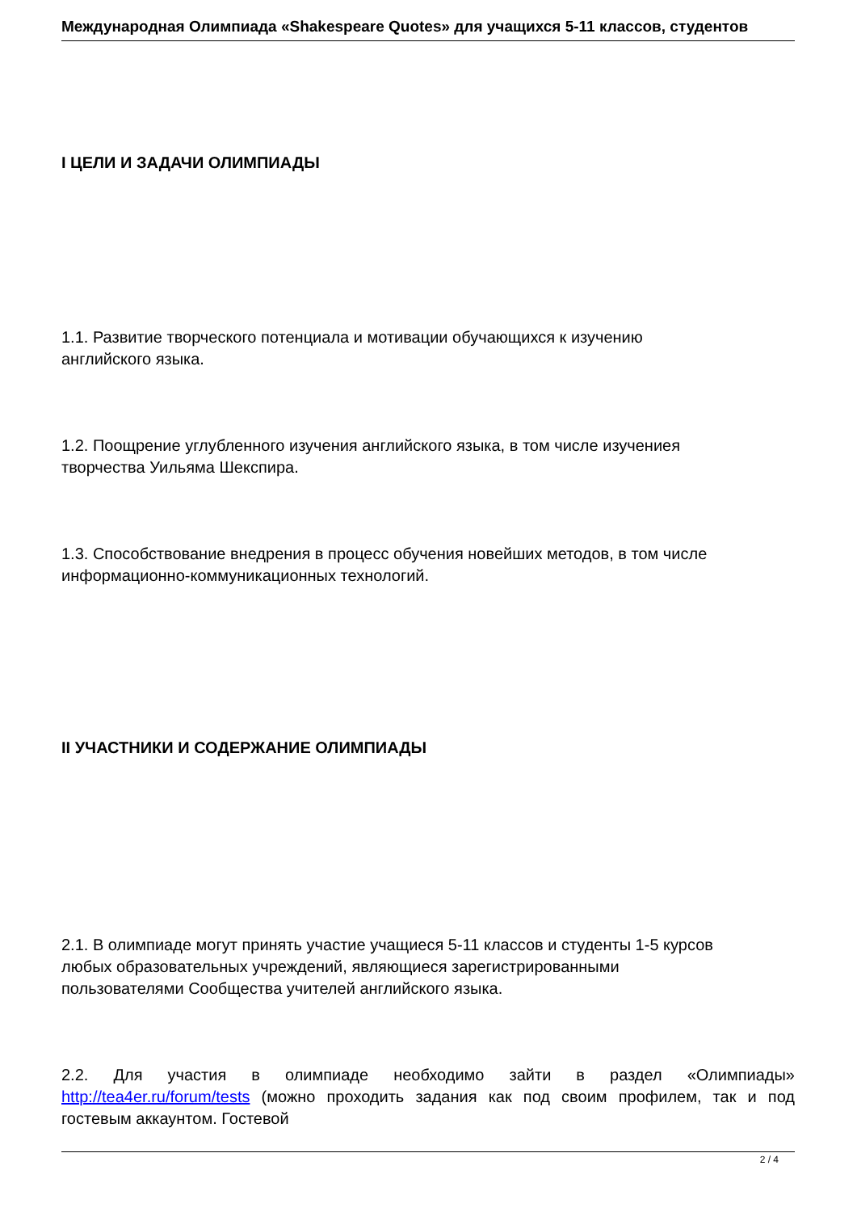Международная Олимпиада «Shakespeare Quotes» для учащихся 5-11 классов, студентов
I ЦЕЛИ И ЗАДАЧИ ОЛИМПИАДЫ
1.1. Развитие творческого потенциала и мотивации обучающихся к изучению
английского языка.
1.2. Поощрение углубленного изучения английского языка, в том числе изучениея
творчества Уильяма Шекспира.
1.3. Способствование внедрения в процесс обучения новейших методов, в том числе
информационно-коммуникационных технологий.
II УЧАСТНИКИ И СОДЕРЖАНИЕ ОЛИМПИАДЫ
2.1. В олимпиаде могут принять участие учащиеся 5-11 классов и студенты 1-5 курсов
любых образовательных учреждений, являющиеся зарегистрированными
пользователями Сообщества учителей английского языка.
2.2. Для участия в олимпиаде необходимо зайти в раздел «Олимпиады» http://tea4er.ru/forum/tests (можно проходить задания как под своим профилем, так и под гостевым аккаунтом. Гостевой
2 / 4